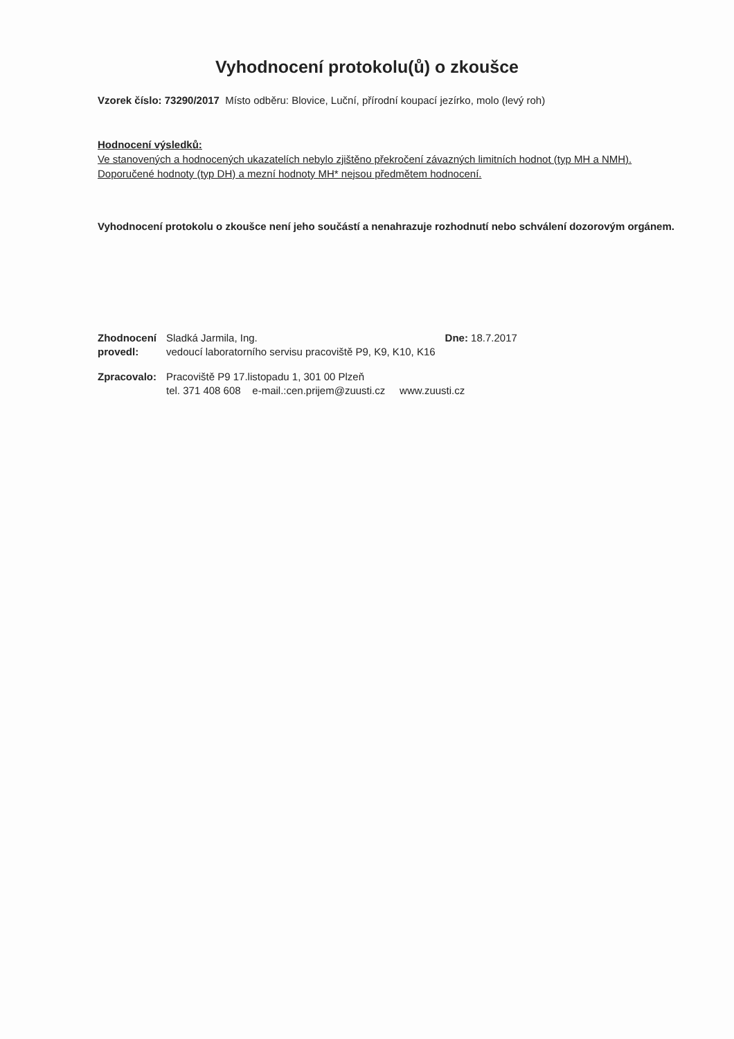Vyhodnocení protokolu(ů) o zkoušce
Vzorek číslo: 73290/2017 Místo odběru: Blovice, Luční, přírodní koupací jezírko, molo (levý roh)
Hodnocení výsledků:
Ve stanovených a hodnocených ukazatelích nebylo zjištěno překročení závazných limitních hodnot (typ MH a NMH).
Doporučené hodnoty (typ DH) a mezní hodnoty MH* nejsou předmětem hodnocení.
Vyhodnocení protokolu o zkoušce není jeho součástí a nenahrazuje rozhodnutí nebo schválení dozorovým orgánem.
| Zhodnocení provedl: | Sladká Jarmila, Ing. vedoucí laboratorního servisu pracoviště P9, K9, K10, K16 | Dne: 18.7.2017 |
| Zpracovalo: | Pracoviště P9 17.listopadu 1, 301 00 Plzeň tel. 371 408 608 e-mail.:cen.prijem@zuusti.cz www.zuusti.cz | |